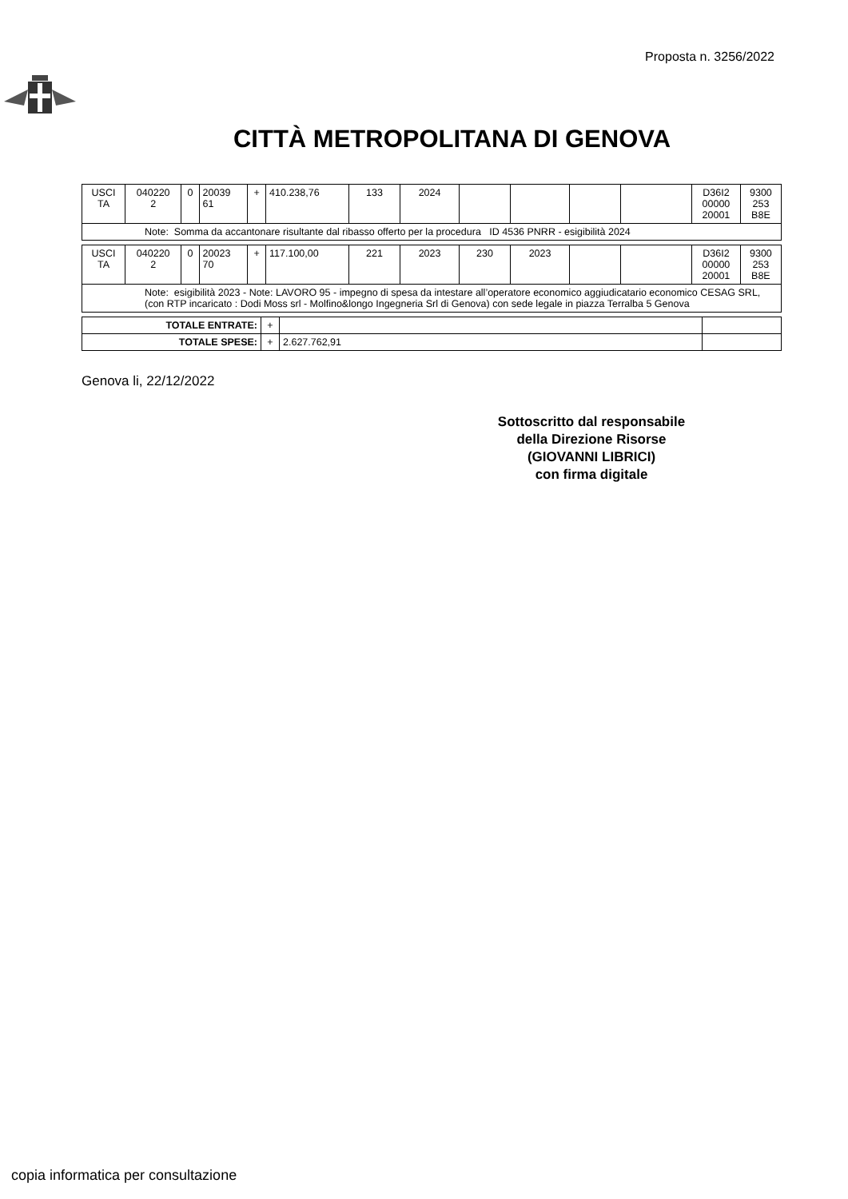Proposta n. 3256/2022
CITTÀ METROPOLITANA DI GENOVA
| USCI TA | 040220 2 | 0 | 20039 61 | + | 410.238,76 | 133 | 2024 | | | | | D36I2 00000 20001 | 9300 253 B8E |
| Note: Somma da accantonare risultante dal ribasso offerto per la procedura ID 4536 PNRR - esigibilità 2024 | | | | | | | | | | | | | |
| USCI TA | 040220 2 | 0 | 20023 70 | + | 117.100,00 | 221 | 2023 | 230 | 2023 | | | D36I2 00000 20001 | 9300 253 B8E |
| Note: esigibilità 2023 - Note: LAVORO 95 - impegno di spesa da intestare all’operatore economico aggiudicatario economico CESAG SRL, (con RTP incaricato : Dodi Moss srl - Molfino&longo Ingegneria Srl di Genova) con sede legale in piazza Terralba 5 Genova | | | | | | | | | | | | | |
| TOTALE ENTRATE: | + | | |
| TOTALE SPESE: | + | 2.627.762,91 | |
Genova li, 22/12/2022
Sottoscritto dal responsabile
della Direzione Risorse
(GIOVANNI LIBRICI)
con firma digitale
copia informatica per consultazione